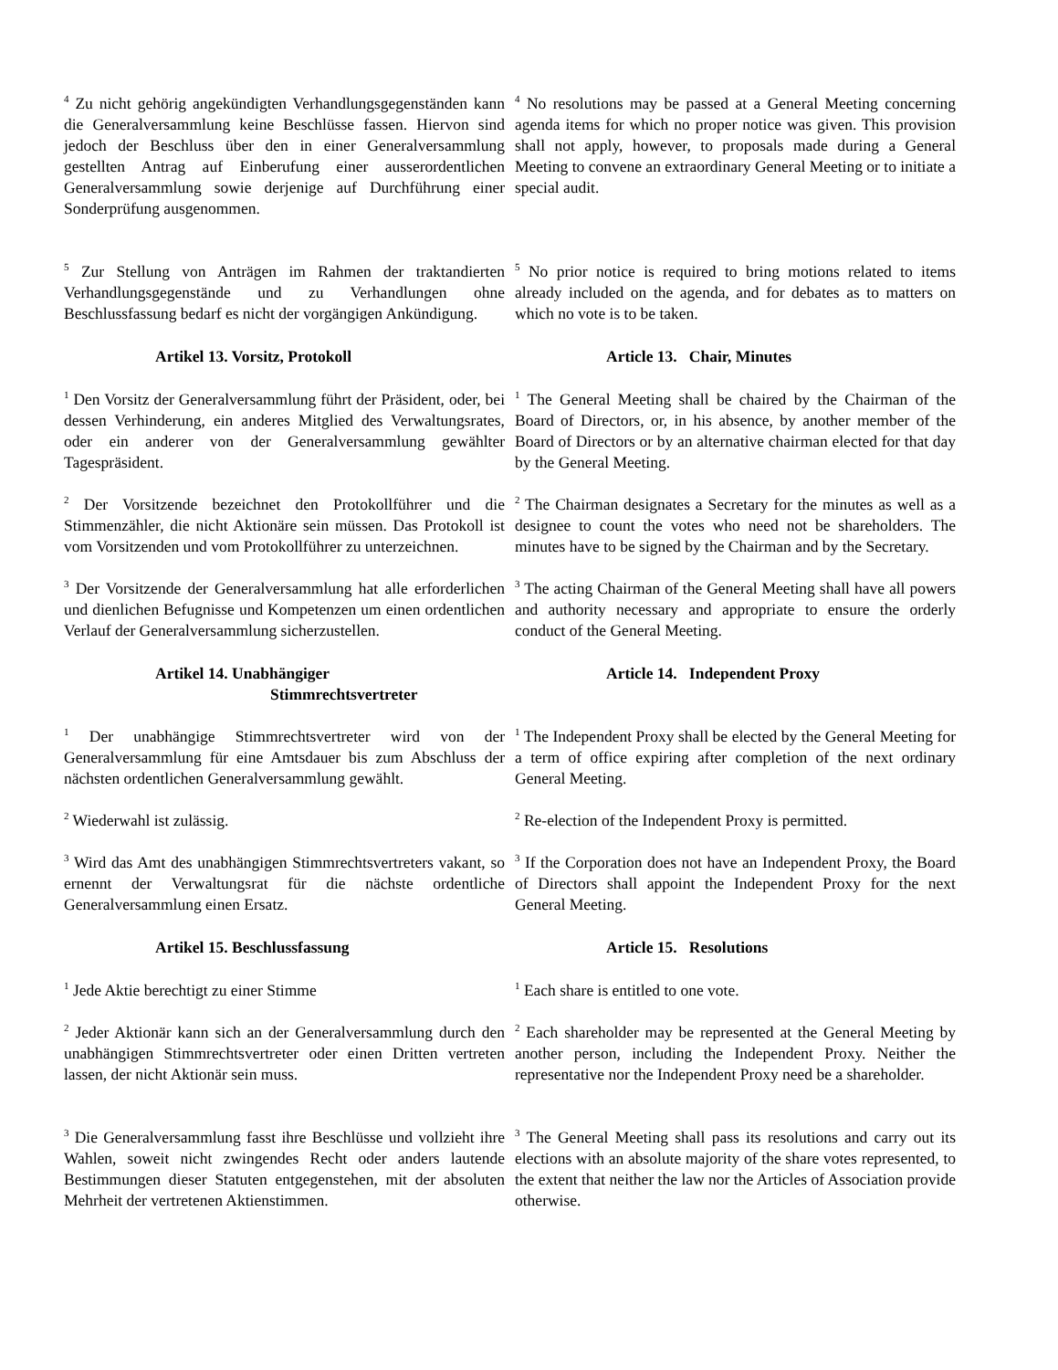<sup>4</sup> Zu nicht gehörig angekündigten Verhandlungsgegenständen kann die Generalversammlung keine Beschlüsse fassen. Hiervon sind jedoch der Beschluss über den in einer Generalversammlung gestellten Antrag auf Einberufung einer ausserordentlichen Generalversammlung sowie derjenige auf Durchführung einer Sonderprüfung ausgenommen.
<sup>4</sup> No resolutions may be passed at a General Meeting concerning agenda items for which no proper notice was given. This provision shall not apply, however, to proposals made during a General Meeting to convene an extraordinary General Meeting or to initiate a special audit.
<sup>5</sup> Zur Stellung von Anträgen im Rahmen der traktandierten Verhandlungsgegenstände und zu Verhandlungen ohne Beschlussfassung bedarf es nicht der vorgängigen Ankündigung.
<sup>5</sup> No prior notice is required to bring motions related to items already included on the agenda, and for debates as to matters on which no vote is to be taken.
Artikel 13. Vorsitz, Protokoll Article 13. Chair, Minutes
<sup>1</sup> Den Vorsitz der Generalversammlung führt der Präsident, oder, bei dessen Verhinderung, ein anderes Mitglied des Verwaltungsrates, oder ein anderer von der Generalversammlung gewählter Tagespräsident.
<sup>1</sup> The General Meeting shall be chaired by the Chairman of the Board of Directors, or, in his absence, by another member of the Board of Directors or by an alternative chairman elected for that day by the General Meeting.
<sup>2</sup> Der Vorsitzende bezeichnet den Protokollführer und die Stimmenzähler, die nicht Aktionäre sein müssen. Das Protokoll ist vom Vorsitzenden und vom Protokollführer zu unterzeichnen.
<sup>2</sup> The Chairman designates a Secretary for the minutes as well as a designee to count the votes who need not be shareholders. The minutes have to be signed by the Chairman and by the Secretary.
<sup>3</sup> Der Vorsitzende der Generalversammlung hat alle erforderlichen und dienlichen Befugnisse und Kompetenzen um einen ordentlichen Verlauf der Generalversammlung sicherzustellen.
<sup>3</sup> The acting Chairman of the General Meeting shall have all powers and authority necessary and appropriate to ensure the orderly conduct of the General Meeting.
Artikel 14. Unabhängiger
Stimmrechtsvertreter
Article 14. Independent Proxy
<sup>1</sup> Der unabhängige Stimmrechtsvertreter wird von der Generalversammlung für eine Amtsdauer bis zum Abschluss der nächsten ordentlichen Generalversammlung gewählt.
<sup>1</sup> The Independent Proxy shall be elected by the General Meeting for a term of office expiring after completion of the next ordinary General Meeting.
<sup>2</sup> Wiederwahl ist zulässig.
<sup>2</sup> Re-election of the Independent Proxy is permitted.
<sup>3</sup> Wird das Amt des unabhängigen Stimmrechtsvertreters vakant, so ernennt der Verwaltungsrat für die nächste ordentliche Generalversammlung einen Ersatz.
<sup>3</sup> If the Corporation does not have an Independent Proxy, the Board of Directors shall appoint the Independent Proxy for the next General Meeting.
Artikel 15. Beschlussfassung Article 15. Resolutions
<sup>1</sup> Jede Aktie berechtigt zu einer Stimme
<sup>1</sup> Each share is entitled to one vote.
<sup>2</sup> Jeder Aktionär kann sich an der Generalversammlung durch den unabhängigen Stimmrechtsvertreter oder einen Dritten vertreten lassen, der nicht Aktionär sein muss.
<sup>2</sup> Each shareholder may be represented at the General Meeting by another person, including the Independent Proxy. Neither the representative nor the Independent Proxy need be a shareholder.
<sup>3</sup> Die Generalversammlung fasst ihre Beschlüsse und vollzieht ihre Wahlen, soweit nicht zwingendes Recht oder anders lautende Bestimmungen dieser Statuten entgegenstehen, mit der absoluten Mehrheit der vertretenen Aktienstimmen.
<sup>3</sup> The General Meeting shall pass its resolutions and carry out its elections with an absolute majority of the share votes represented, to the extent that neither the law nor the Articles of Association provide otherwise.